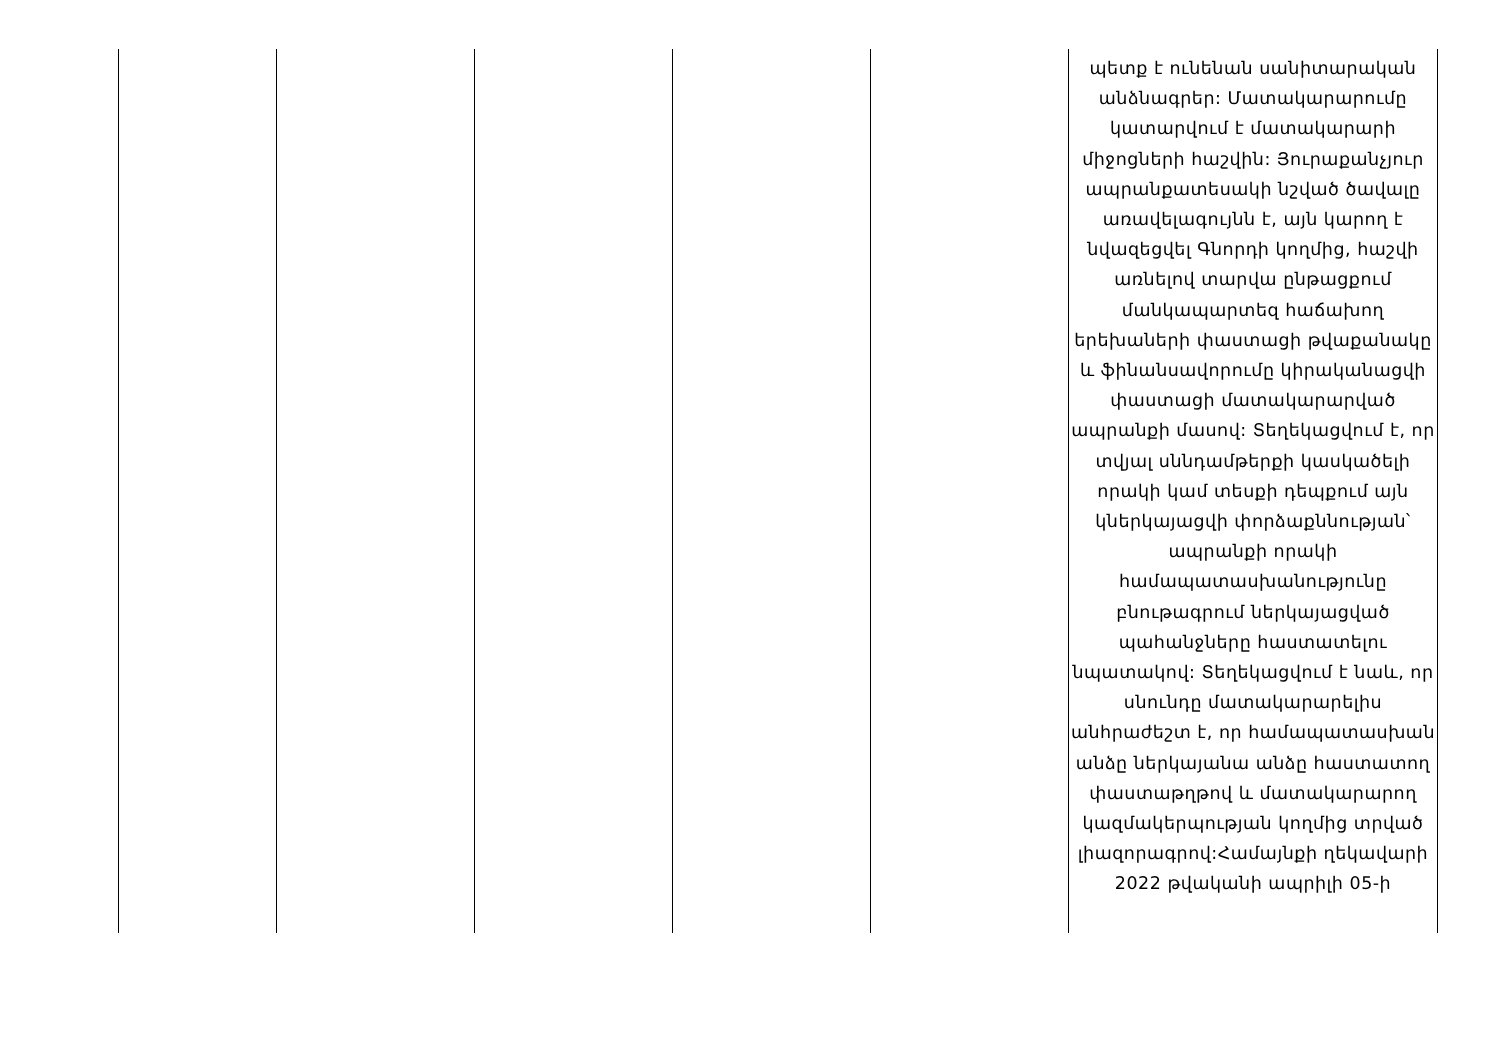| | | | | | պետք է ունենան սանիտարական անձնագրեր: Մատակարարումը կատարվում է մատակարարի միջոցների հաշվին: Յուրաքանչյուր ապրանքատեսակի նշված ծավալը առավելագույնն է, այն կարող է նվազեցվել Գնորդի կողմից, հաշվի առնելով տարվա ընթացքում մանկապարտեզ հաճախող երեխաների փաստացի թվաքանակը և ֆինանսավորումը կիրականացվի փաստացի մատակարարված ապրանքի մասով: Տեղեկացվում է, որ տվյալ սննդամթերքի կասկածելի որակի կամ տեսքի դեպքում այն կներկայացվի փորձաքննության՝ ապրանքի որակի համապատասխանությունը բնութագրում ներկայացված պահանջները հաստատելու նպատակով: Տեղեկացվում է նաև, որ սնունդը մատակարարելիս անհրաժեշտ է, որ համապատասխան անձը ներկայանա անձը հաստատող փաստաթղթով և մատակարարող կազմակերպության կողմից տրված լիազորագրով:Համայնքի ղեկավարի 2022 թվականի ապրիլի 05-ի |